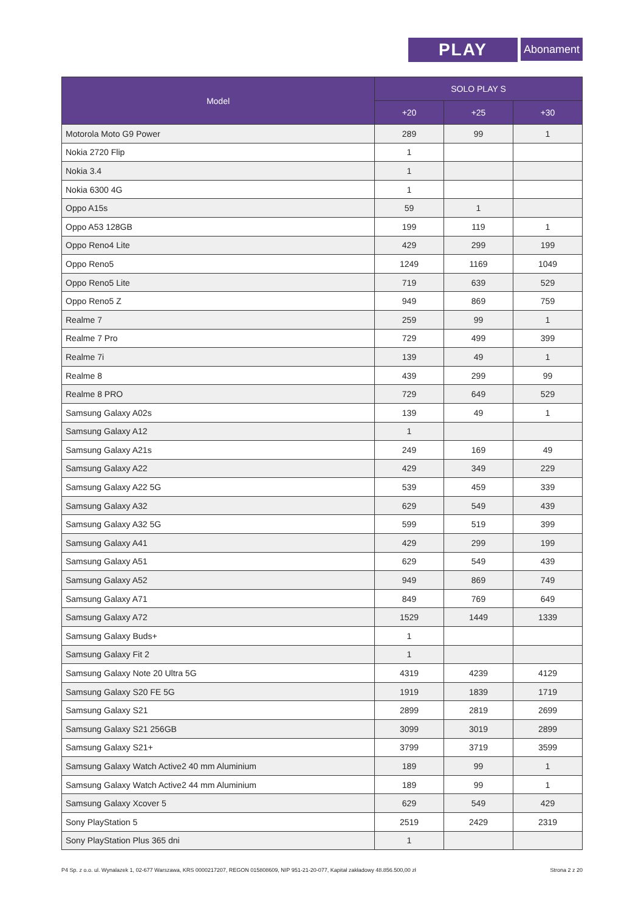PLAY Abonament
| Model | SOLO PLAY S | | |
| --- | --- | --- | --- |
| | +20 | +25 | +30 |
| Motorola Moto G9 Power | 289 | 99 | 1 |
| Nokia 2720 Flip | 1 | | |
| Nokia 3.4 | 1 | | |
| Nokia 6300 4G | 1 | | |
| Oppo A15s | 59 | 1 | |
| Oppo A53 128GB | 199 | 119 | 1 |
| Oppo Reno4 Lite | 429 | 299 | 199 |
| Oppo Reno5 | 1249 | 1169 | 1049 |
| Oppo Reno5 Lite | 719 | 639 | 529 |
| Oppo Reno5 Z | 949 | 869 | 759 |
| Realme 7 | 259 | 99 | 1 |
| Realme 7 Pro | 729 | 499 | 399 |
| Realme 7i | 139 | 49 | 1 |
| Realme 8 | 439 | 299 | 99 |
| Realme 8 PRO | 729 | 649 | 529 |
| Samsung Galaxy A02s | 139 | 49 | 1 |
| Samsung Galaxy A12 | 1 | | |
| Samsung Galaxy A21s | 249 | 169 | 49 |
| Samsung Galaxy A22 | 429 | 349 | 229 |
| Samsung Galaxy A22 5G | 539 | 459 | 339 |
| Samsung Galaxy A32 | 629 | 549 | 439 |
| Samsung Galaxy A32 5G | 599 | 519 | 399 |
| Samsung Galaxy A41 | 429 | 299 | 199 |
| Samsung Galaxy A51 | 629 | 549 | 439 |
| Samsung Galaxy A52 | 949 | 869 | 749 |
| Samsung Galaxy A71 | 849 | 769 | 649 |
| Samsung Galaxy A72 | 1529 | 1449 | 1339 |
| Samsung Galaxy Buds+ | 1 | | |
| Samsung Galaxy Fit 2 | 1 | | |
| Samsung Galaxy Note 20 Ultra 5G | 4319 | 4239 | 4129 |
| Samsung Galaxy S20 FE 5G | 1919 | 1839 | 1719 |
| Samsung Galaxy S21 | 2899 | 2819 | 2699 |
| Samsung Galaxy S21 256GB | 3099 | 3019 | 2899 |
| Samsung Galaxy S21+ | 3799 | 3719 | 3599 |
| Samsung Galaxy Watch Active2 40 mm Aluminium | 189 | 99 | 1 |
| Samsung Galaxy Watch Active2 44 mm Aluminium | 189 | 99 | 1 |
| Samsung Galaxy Xcover 5 | 629 | 549 | 429 |
| Sony PlayStation 5 | 2519 | 2429 | 2319 |
| Sony PlayStation Plus 365 dni | 1 | | |
P4 Sp. z o.o. ul. Wynalazek 1, 02-677 Warszawa, KRS 0000217207, REGON 015808609, NIP 951-21-20-077, Kapitał zakładowy 48.856.500,00 zł Strona 2 z 20